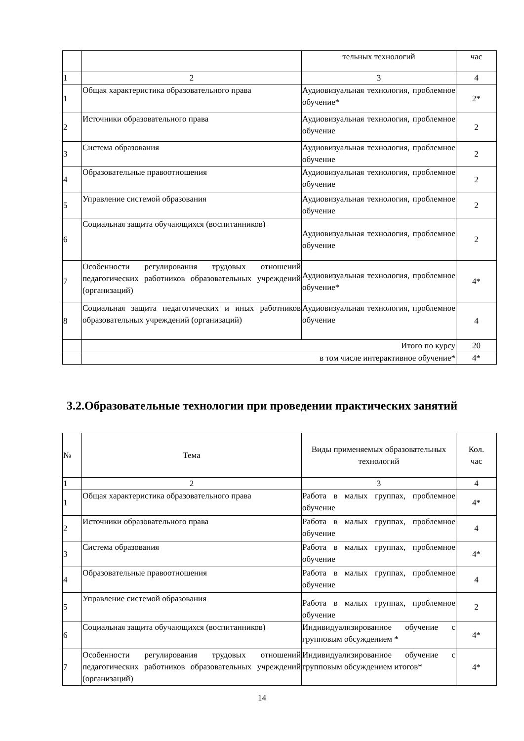| | | тельных технологий | час |
| 1 | 2 | 3 | 4 |
| 1 | Общая характеристика образовательного права | Аудиовизуальная технология, проблемное обучение* | 2* |
| 2 | Источники образовательного права | Аудиовизуальная технология, проблемное обучение | 2 |
| 3 | Система образования | Аудиовизуальная технология, проблемное обучение | 2 |
| 4 | Образовательные правоотношения | Аудиовизуальная технология, проблемное обучение | 2 |
| 5 | Управление системой образования | Аудиовизуальная технология, проблемное обучение | 2 |
| 6 | Социальная защита обучающихся (воспитанников) | Аудиовизуальная технология, проблемное обучение | 2 |
| 7 | Особенности регулирования трудовых отношений педагогических работников образовательных учреждений (организаций) | Аудиовизуальная технология, проблемное обучение* | 4* |
| 8 | Социальная защита педагогических и иных работников образовательных учреждений (организаций) | Аудиовизуальная технология, проблемное обучение | 4 |
| | Итого по курсу | | 20 |
| | в том числе интерактивное обучение* | | 4* |
3.2.Образовательные технологии при проведении практических занятий
| № | Тема | Виды применяемых образовательных технологий | Кол. час |
| 1 | 2 | 3 | 4 |
| 1 | Общая характеристика образовательного права | Работа в малых группах, проблемное обучение | 4* |
| 2 | Источники образовательного права | Работа в малых группах, проблемное обучение | 4 |
| 3 | Система образования | Работа в малых группах, проблемное обучение | 4* |
| 4 | Образовательные правоотношения | Работа в малых группах, проблемное обучение | 4 |
| 5 | Управление системой образования | Работа в малых группах, проблемное обучение | 2 |
| 6 | Социальная защита обучающихся (воспитанников) | Индивидуализированное обучение с групповым обсуждением * | 4* |
| 7 | Особенности регулирования трудовых отношений педагогических работников образовательных учреждений (организаций) | Индивидуализированное обучение с групповым обсуждением итогов* | 4* |
14